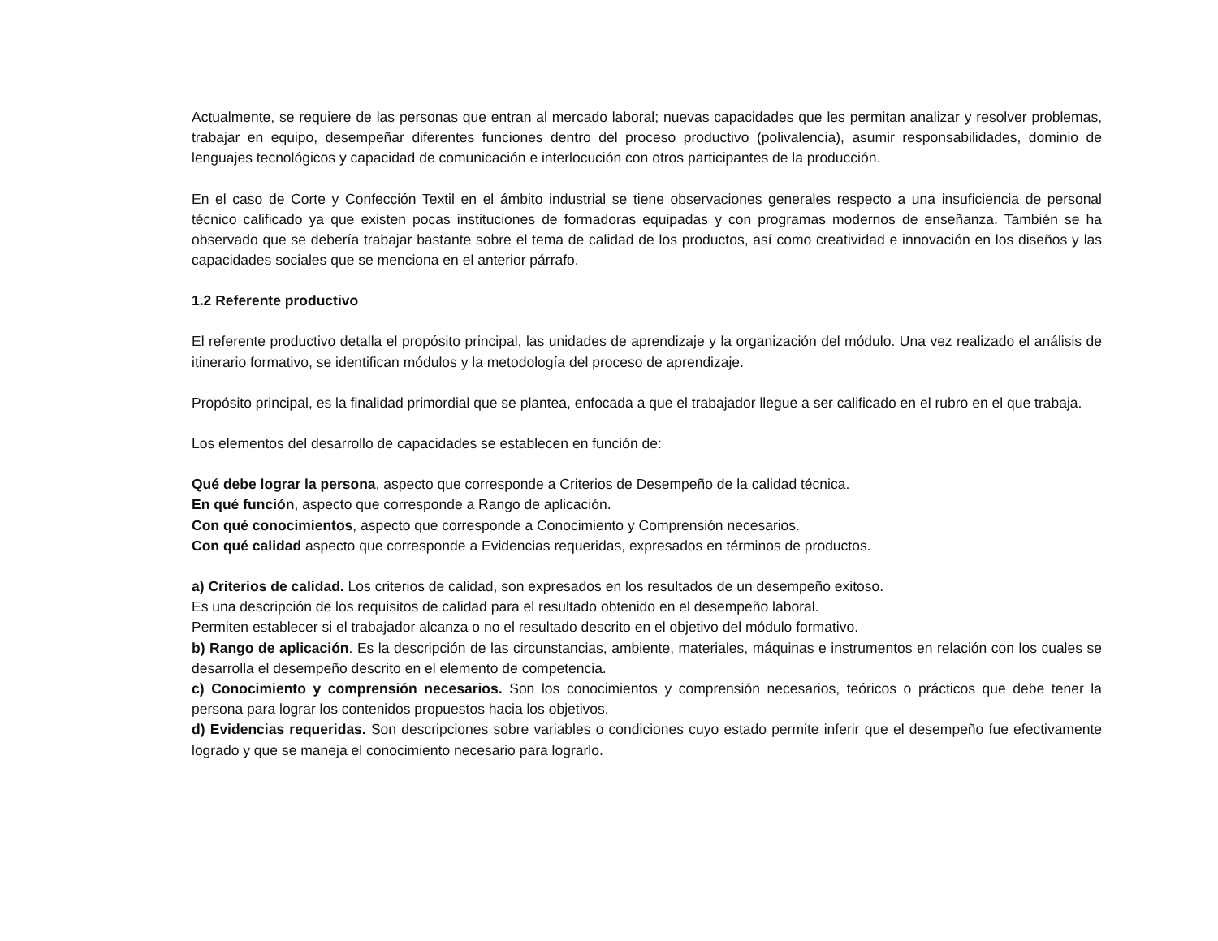Actualmente, se requiere de las personas que entran al mercado laboral; nuevas capacidades que les permitan analizar y resolver problemas, trabajar en equipo, desempeñar diferentes funciones dentro del proceso productivo (polivalencia), asumir responsabilidades, dominio de lenguajes tecnológicos y capacidad de comunicación e interlocución con otros participantes de la producción.
En el caso de Corte y Confección Textil en el ámbito industrial se tiene observaciones generales respecto a una insuficiencia de personal técnico calificado ya que existen pocas instituciones de formadoras equipadas y con programas modernos de enseñanza. También se ha observado que se debería trabajar bastante sobre el tema de calidad de los productos, así como creatividad e innovación en los diseños y las capacidades sociales que se menciona en el anterior párrafo.
1.2 Referente productivo
El referente productivo detalla el propósito principal, las unidades de aprendizaje y la organización del módulo. Una vez realizado el análisis de itinerario formativo, se identifican módulos y la metodología del proceso de aprendizaje.
Propósito principal, es la finalidad primordial que se plantea, enfocada a que el trabajador llegue a ser calificado en el rubro en el que trabaja.
Los elementos del desarrollo de capacidades se establecen en función de:
Qué debe lograr la persona, aspecto que corresponde a Criterios de Desempeño de la calidad técnica.
En qué función, aspecto que corresponde a Rango de aplicación.
Con qué conocimientos, aspecto que corresponde a Conocimiento y Comprensión necesarios.
Con qué calidad aspecto que corresponde a Evidencias requeridas, expresados en términos de productos.
a) Criterios de calidad. Los criterios de calidad, son expresados en los resultados de un desempeño exitoso.
Es una descripción de los requisitos de calidad para el resultado obtenido en el desempeño laboral.
Permiten establecer si el trabajador alcanza o no el resultado descrito en el objetivo del módulo formativo.
b) Rango de aplicación. Es la descripción de las circunstancias, ambiente, materiales, máquinas e instrumentos en relación con los cuales se desarrolla el desempeño descrito en el elemento de competencia.
c) Conocimiento y comprensión necesarios. Son los conocimientos y comprensión necesarios, teóricos o prácticos que debe tener la persona para lograr los contenidos propuestos hacia los objetivos.
d) Evidencias requeridas. Son descripciones sobre variables o condiciones cuyo estado permite inferir que el desempeño fue efectivamente logrado y que se maneja el conocimiento necesario para lograrlo.